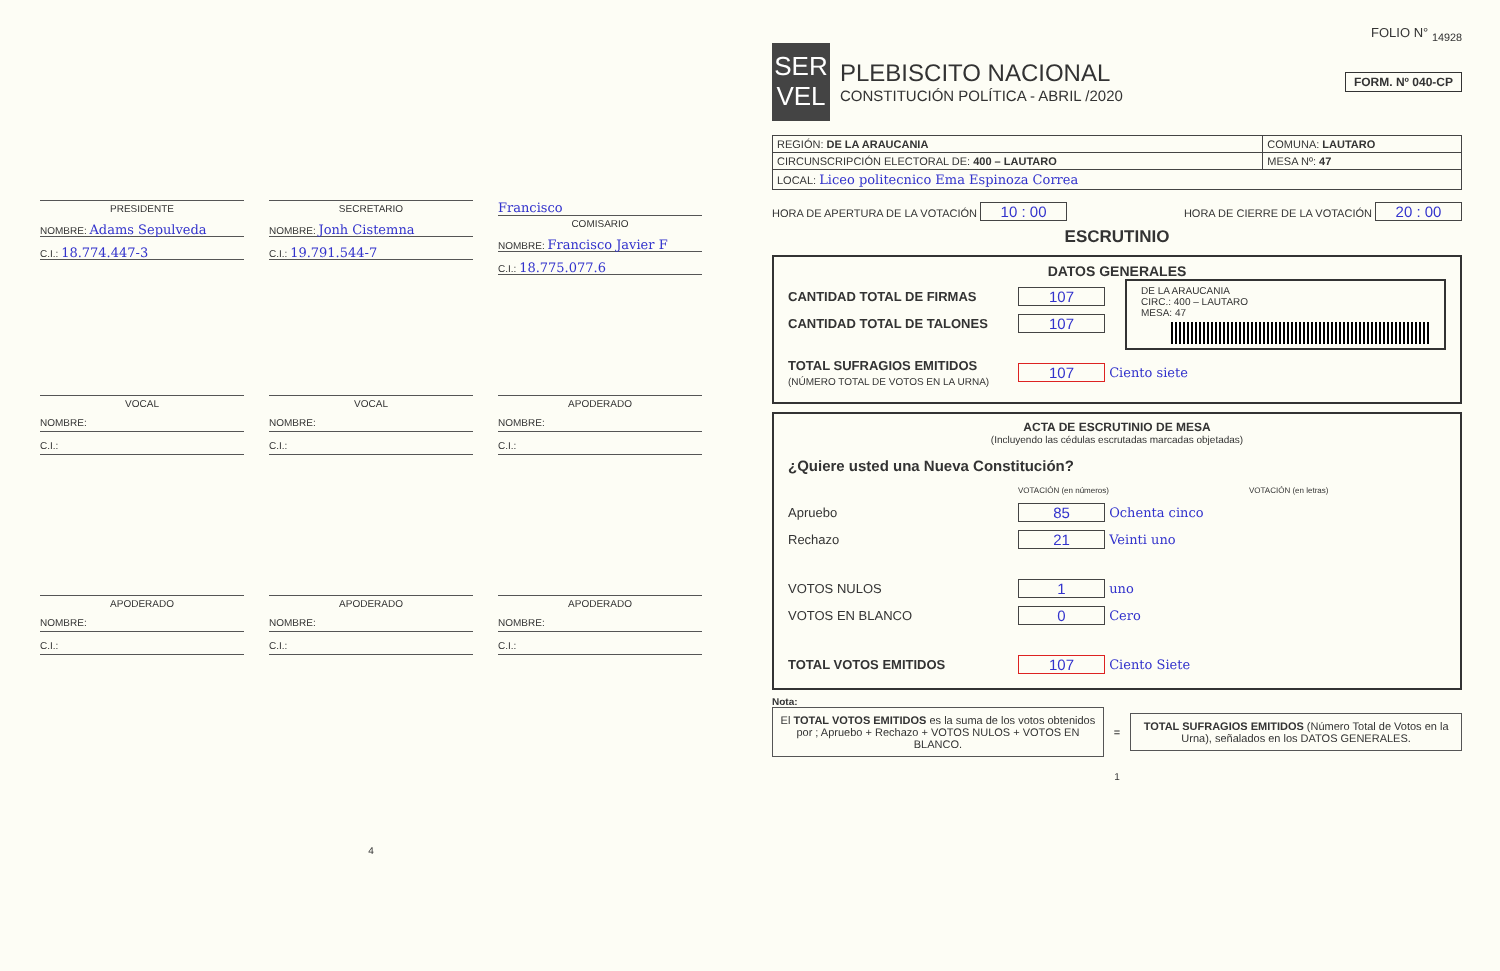PRESIDENTE
NOMBRE: Adams Sepulveda
C.I.: 18.774.447-3
SECRETARIO
NOMBRE: Jonh Cistemna
C.I.: 19.791.544-7
Francisco
COMISARIO
NOMBRE: Francisco Javier F
C.I.: 18.775.077.6
VOCAL
NOMBRE:
C.I.:
VOCAL
NOMBRE:
C.I.:
APODERADO
NOMBRE:
C.I.:
APODERADO
NOMBRE:
C.I.:
APODERADO
NOMBRE:
C.I.:
APODERADO
NOMBRE:
C.I.:
4
FOLIO N° <sub>14928</sub>
SER
VEL
PLEBISCITO NACIONAL
CONSTITUCIÓN POLÍTICA - ABRIL /2020
FORM. Nº 040-CP
| REGIÓN: DE LA ARAUCANIA | COMUNA: LAUTARO |
| CIRCUNSCRIPCIÓN ELECTORAL DE: 400 – LAUTARO | MESA Nº: 47 |
| LOCAL: Liceo politecnico Ema Espinoza Correa | |
HORA DE APERTURA DE LA VOTACIÓN 10 : 00 HORA DE CIERRE DE LA VOTACIÓN 20 : 00
ESCRUTINIO
DATOS GENERALES
CANTIDAD TOTAL DE FIRMAS 107
CANTIDAD TOTAL DE TALONES 107
DE LA ARAUCANIA
CIRC.: 400 – LAUTARO
MESA: 47
TOTAL SUFRAGIOS EMITIDOS
(NÚMERO TOTAL DE VOTOS EN LA URNA) 107 Ciento siete
ACTA DE ESCRUTINIO DE MESA
(Incluyendo las cédulas escrutadas marcadas objetadas)
¿Quiere usted una Nueva Constitución?
VOTACIÓN (en números) VOTACIÓN (en letras)
Apruebo 85 Ochenta cinco
Rechazo 21 Veinti uno
VOTOS NULOS 1 uno
VOTOS EN BLANCO 0 Cero
TOTAL VOTOS EMITIDOS 107 Ciento Siete
Nota:
El TOTAL VOTOS EMITIDOS es la suma de los votos obtenidos por ; Apruebo + Rechazo + VOTOS NULOS + VOTOS EN BLANCO.
=
TOTAL SUFRAGIOS EMITIDOS (Número Total de Votos en la Urna), señalados en los DATOS GENERALES.
1